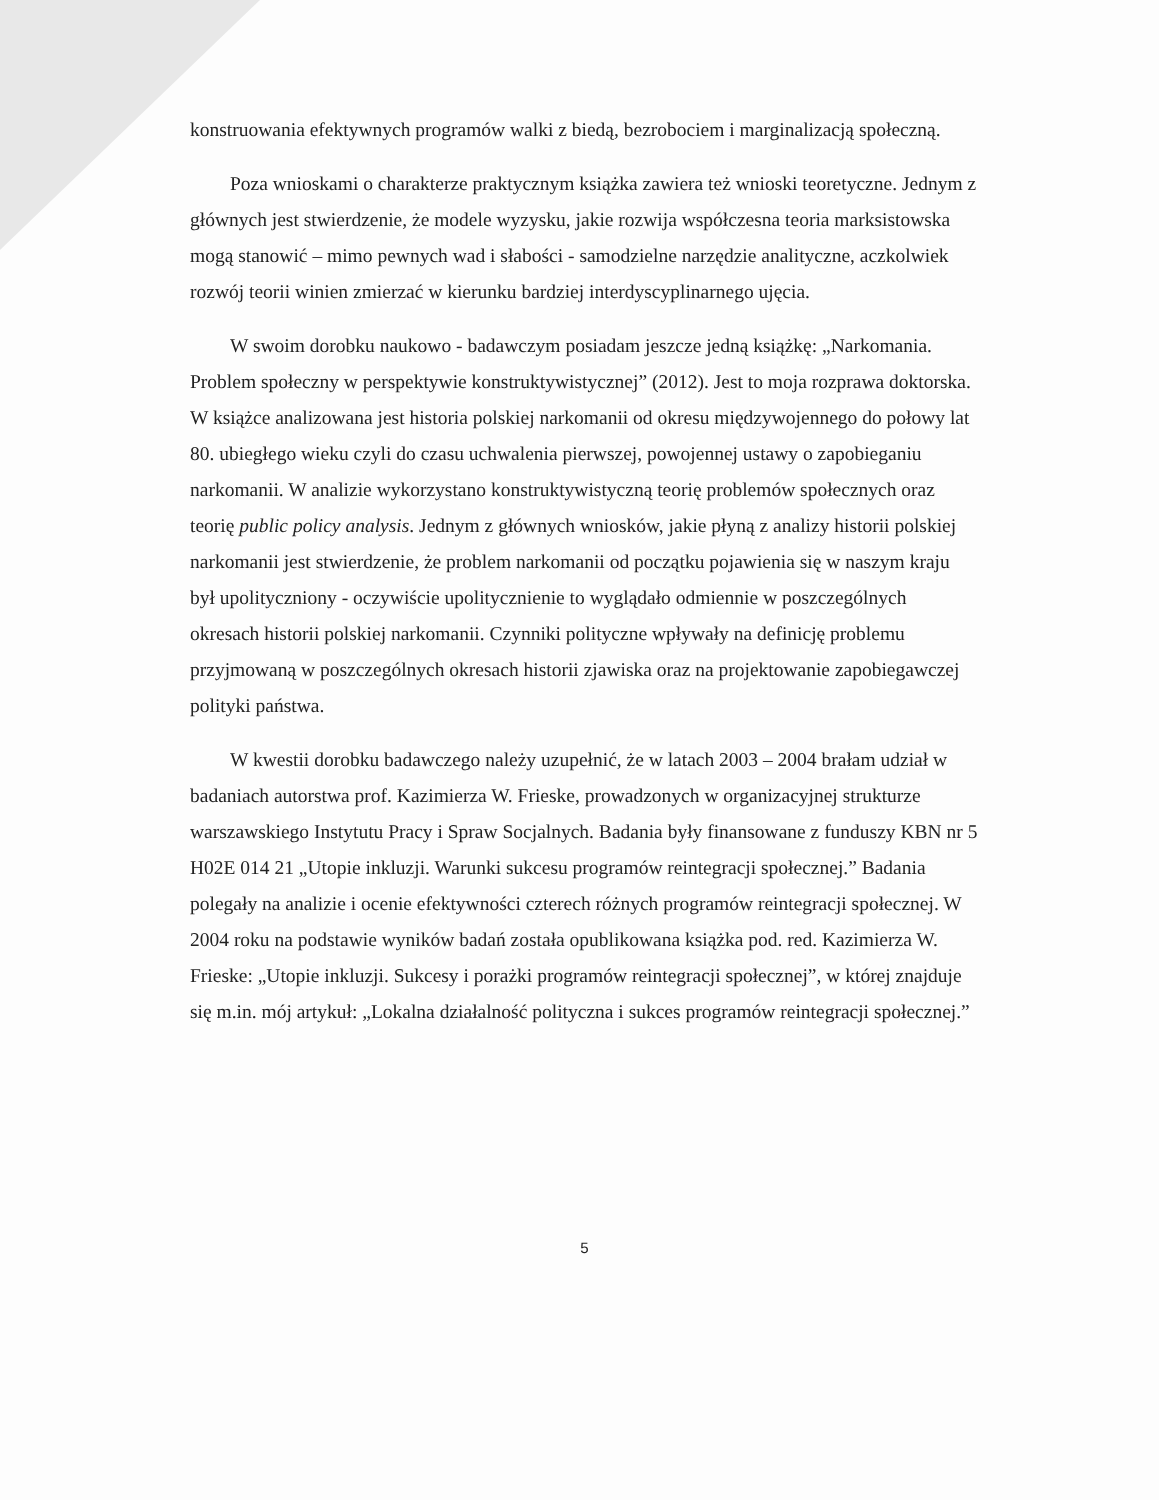konstruowania efektywnych programów walki z biedą, bezrobociem i marginalizacją społeczną.
Poza wnioskami o charakterze praktycznym książka zawiera też wnioski teoretyczne. Jednym z głównych jest stwierdzenie, że modele wyzysku, jakie rozwija współczesna teoria marksistowska mogą stanowić – mimo pewnych wad i słabości - samodzielne narzędzie analityczne, aczkolwiek rozwój teorii winien zmierzać w kierunku bardziej interdyscyplinarnego ujęcia.
W swoim dorobku naukowo - badawczym posiadam jeszcze jedną książkę: „Narkomania. Problem społeczny w perspektywie konstruktywistycznej” (2012). Jest to moja rozprawa doktorska. W książce analizowana jest historia polskiej narkomanii od okresu międzywojennego do połowy lat 80. ubiegłego wieku czyli do czasu uchwalenia pierwszej, powojennej ustawy o zapobieganiu narkomanii. W analizie wykorzystano konstruktywistyczną teorię problemów społecznych oraz teorię public policy analysis. Jednym z głównych wniosków, jakie płyną z analizy historii polskiej narkomanii jest stwierdzenie, że problem narkomanii od początku pojawienia się w naszym kraju był upolityczniony - oczywiście upolitycznienie to wyglądało odmiennie w poszczególnych okresach historii polskiej narkomanii. Czynniki polityczne wpływały na definicję problemu przyjmowaną w poszczególnych okresach historii zjawiska oraz na projektowanie zapobiegawczej polityki państwa.
W kwestii dorobku badawczego należy uzupełnić, że w latach 2003 – 2004 brałam udział w badaniach autorstwa prof. Kazimierza W. Frieske, prowadzonych w organizacyjnej strukturze warszawskiego Instytutu Pracy i Spraw Socjalnych. Badania były finansowane z funduszy KBN nr 5 H02E 014 21 „Utopie inkluzji. Warunki sukcesu programów reintegracji społecznej.” Badania polegały na analizie i ocenie efektywności czterech różnych programów reintegracji społecznej. W 2004 roku na podstawie wyników badań została opublikowana książka pod. red. Kazimierza W. Frieske: „Utopie inkluzji. Sukcesy i porażki programów reintegracji społecznej”, w której znajduje się m.in. mój artykuł: „Lokalna działalność polityczna i sukces programów reintegracji społecznej.”
5